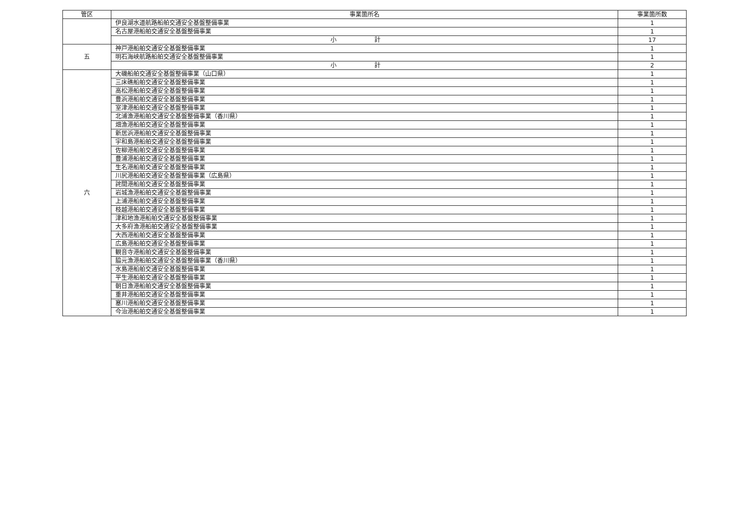| 管区 | 事業箇所名 | 事業箇所数 |
| --- | --- | --- |
| | 伊良湖水道航路船舶交通安全基盤整備事業 | 1 |
| | 名古屋港船舶交通安全基盤整備事業 | 1 |
| | 小 計 | 17 |
| 五 | 神戸港船舶交通安全基盤整備事業 | 1 |
| | 明石海峡航路船舶交通安全基盤整備事業 | 1 |
| | 小 計 | 2 |
| 六 | 大磯船舶交通安全基盤整備事業（山口県） | 1 |
| | 三床礁船舶交通安全基盤整備事業 | 1 |
| | 高松港船舶交通安全基盤整備事業 | 1 |
| | 豊浜港船舶交通安全基盤整備事業 | 1 |
| | 室津港船舶交通安全基盤整備事業 | 1 |
| | 北浦漁港船舶交通安全基盤整備事業（香川県） | 1 |
| | 畑漁港船舶交通安全基盤整備事業 | 1 |
| | 新居浜港船舶交通安全基盤整備事業 | 1 |
| | 宇和島港船舶交通安全基盤整備事業 | 1 |
| | 佐柳港船舶交通安全基盤整備事業 | 1 |
| | 豊浦港船舶交通安全基盤整備事業 | 1 |
| | 生名港船舶交通安全基盤整備事業 | 1 |
| | 川尻港船舶交通安全基盤整備事業（広島県） | 1 |
| | 詫間港船舶交通安全基盤整備事業 | 1 |
| | 岩城漁港船舶交通安全基盤整備事業 | 1 |
| | 上浦港船舶交通安全基盤整備事業 | 1 |
| | 枝越港船舶交通安全基盤整備事業 | 1 |
| | 津和地漁港船舶交通安全基盤整備事業 | 1 |
| | 大多府漁港船舶交通安全基盤整備事業 | 1 |
| | 大西港船舶交通安全基盤整備事業 | 1 |
| | 広島港船舶交通安全基盤整備事業 | 1 |
| | 観音寺港船舶交通安全基盤整備事業 | 1 |
| | 脇元漁港船舶交通安全基盤整備事業（香川県） | 1 |
| | 水島港船舶交通安全基盤整備事業 | 1 |
| | 平生港船舶交通安全基盤整備事業 | 1 |
| | 朝日漁港船舶交通安全基盤整備事業 | 1 |
| | 重井港船舶交通安全基盤整備事業 | 1 |
| | 塞川港船舶交通安全基盤整備事業 | 1 |
| | 今治港船舶交通安全基盤整備事業 | 1 |